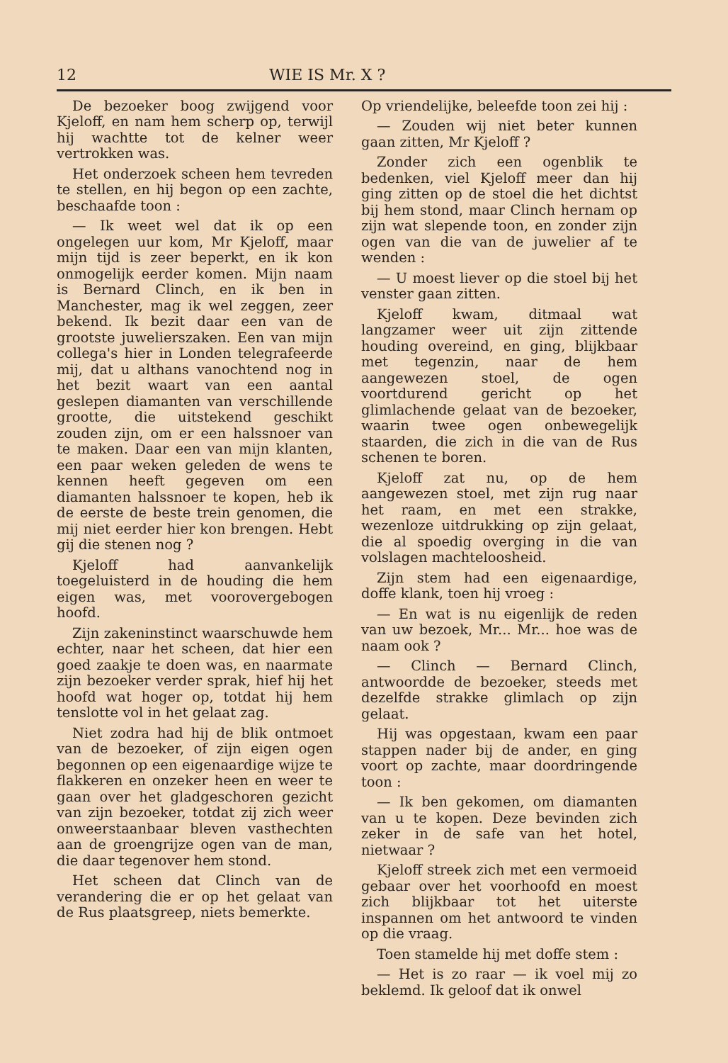12 WIE IS Mr. X ?
De bezoeker boog zwijgend voor Kjeloff, en nam hem scherp op, terwijl hij wachtte tot de kelner weer vertrokken was.
Het onderzoek scheen hem tevreden te stellen, en hij begon op een zachte, beschaafde toon :
— Ik weet wel dat ik op een ongelegen uur kom, Mr Kjeloff, maar mijn tijd is zeer beperkt, en ik kon onmogelijk eerder komen. Mijn naam is Bernard Clinch, en ik ben in Manchester, mag ik wel zeggen, zeer bekend. Ik bezit daar een van de grootste juwelierszaken. Een van mijn collega's hier in Londen telegrafeerde mij, dat u althans vanochtend nog in het bezit waart van een aantal geslepen diamanten van verschillende grootte, die uitstekend geschikt zouden zijn, om er een halssnoer van te maken. Daar een van mijn klanten, een paar weken geleden de wens te kennen heeft gegeven om een diamanten halssnoer te kopen, heb ik de eerste de beste trein genomen, die mij niet eerder hier kon brengen. Hebt gij die stenen nog ?
Kjeloff had aanvankelijk toegeluisterd in de houding die hem eigen was, met voorovergebogen hoofd.
Zijn zakeninstinct waarschuwde hem echter, naar het scheen, dat hier een goed zaakje te doen was, en naarmate zijn bezoeker verder sprak, hief hij het hoofd wat hoger op, totdat hij hem tenslotte vol in het gelaat zag.
Niet zodra had hij de blik ontmoet van de bezoeker, of zijn eigen ogen begonnen op een eigenaardige wijze te flakkeren en onzeker heen en weer te gaan over het gladgeschoren gezicht van zijn bezoeker, totdat zij zich weer onweerstaanbaar bleven vasthechten aan de groengrijze ogen van de man, die daar tegenover hem stond.
Het scheen dat Clinch van de verandering die er op het gelaat van de Rus plaatsgreep, niets bemerkte.
Op vriendelijke, beleefde toon zei hij :
— Zouden wij niet beter kunnen gaan zitten, Mr Kjeloff ?
Zonder zich een ogenblik te bedenken, viel Kjeloff meer dan hij ging zitten op de stoel die het dichtst bij hem stond, maar Clinch hernam op zijn wat slepende toon, en zonder zijn ogen van die van de juwelier af te wenden :
— U moest liever op die stoel bij het venster gaan zitten.
Kjeloff kwam, ditmaal wat langzamer weer uit zijn zittende houding overeind, en ging, blijkbaar met tegenzin, naar de hem aangewezen stoel, de ogen voortdurend gericht op het glimlachende gelaat van de bezoeker, waarin twee ogen onbewegelijk staarden, die zich in die van de Rus schenen te boren.
Kjeloff zat nu, op de hem aangewezen stoel, met zijn rug naar het raam, en met een strakke, wezenloze uitdrukking op zijn gelaat, die al spoedig overging in die van volslagen machteloosheid.
Zijn stem had een eigenaardige, doffe klank, toen hij vroeg :
— En wat is nu eigenlijk de reden van uw bezoek, Mr... Mr... hoe was de naam ook ?
— Clinch — Bernard Clinch, antwoordde de bezoeker, steeds met dezelfde strakke glimlach op zijn gelaat.
Hij was opgestaan, kwam een paar stappen nader bij de ander, en ging voort op zachte, maar doordringende toon :
— Ik ben gekomen, om diamanten van u te kopen. Deze bevinden zich zeker in de safe van het hotel, nietwaar ?
Kjeloff streek zich met een vermoeid gebaar over het voorhoofd en moest zich blijkbaar tot het uiterste inspannen om het antwoord te vinden op die vraag.
Toen stamelde hij met doffe stem :
— Het is zo raar — ik voel mij zo beklemd. Ik geloof dat ik onwel